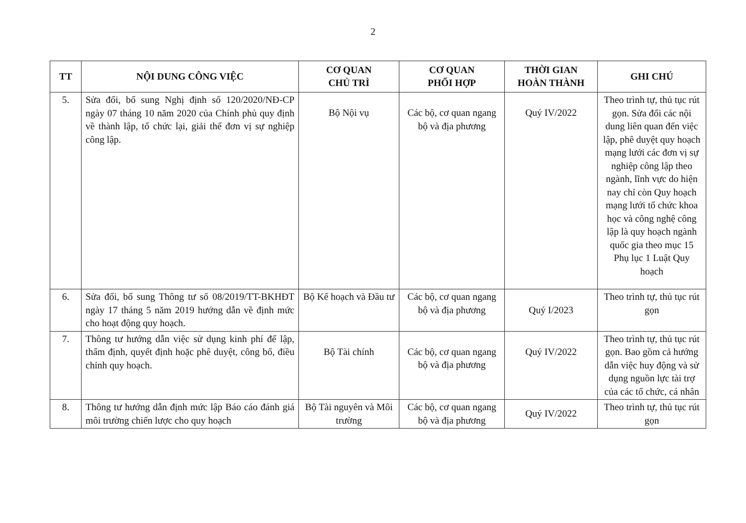2
| TT | NỘI DUNG CÔNG VIỆC | CƠ QUAN CHỦ TRÌ | CƠ QUAN PHỐI HỢP | THỜI GIAN HOÀN THÀNH | GHI CHÚ |
| --- | --- | --- | --- | --- | --- |
| 5. | Sửa đổi, bổ sung Nghị định số 120/2020/NĐ-CP ngày 07 tháng 10 năm 2020 của Chính phủ quy định về thành lập, tổ chức lại, giải thể đơn vị sự nghiệp công lập. | Bộ Nội vụ | Các bộ, cơ quan ngang bộ và địa phương | Quý IV/2022 | Theo trình tự, thủ tục rút gọn. Sửa đổi các nội dung liên quan đến việc lập, phê duyệt quy hoạch mạng lưới các đơn vị sự nghiệp công lập theo ngành, lĩnh vực do hiện nay chỉ còn Quy hoạch mạng lưới tổ chức khoa học và công nghệ công lập là quy hoạch ngành quốc gia theo mục 15 Phụ lục 1 Luật Quy hoạch |
| 6. | Sửa đổi, bổ sung Thông tư số 08/2019/TT-BKHĐT ngày 17 tháng 5 năm 2019 hướng dẫn về định mức cho hoạt động quy hoạch. | Bộ Kế hoạch và Đầu tư | Các bộ, cơ quan ngang bộ và địa phương | Quý I/2023 | Theo trình tự, thủ tục rút gọn |
| 7. | Thông tư hướng dẫn việc sử dụng kinh phí để lập, thẩm định, quyết định hoặc phê duyệt, công bố, điều chỉnh quy hoạch. | Bộ Tài chính | Các bộ, cơ quan ngang bộ và địa phương | Quý IV/2022 | Theo trình tự, thủ tục rút gọn. Bao gồm cả hướng dẫn việc huy động và sử dụng nguồn lực tài trợ của các tổ chức, cá nhân |
| 8. | Thông tư hướng dẫn định mức lập Báo cáo đánh giá môi trường chiến lược cho quy hoạch | Bộ Tài nguyên và Môi trường | Các bộ, cơ quan ngang bộ và địa phương | Quý IV/2022 | Theo trình tự, thủ tục rút gọn |